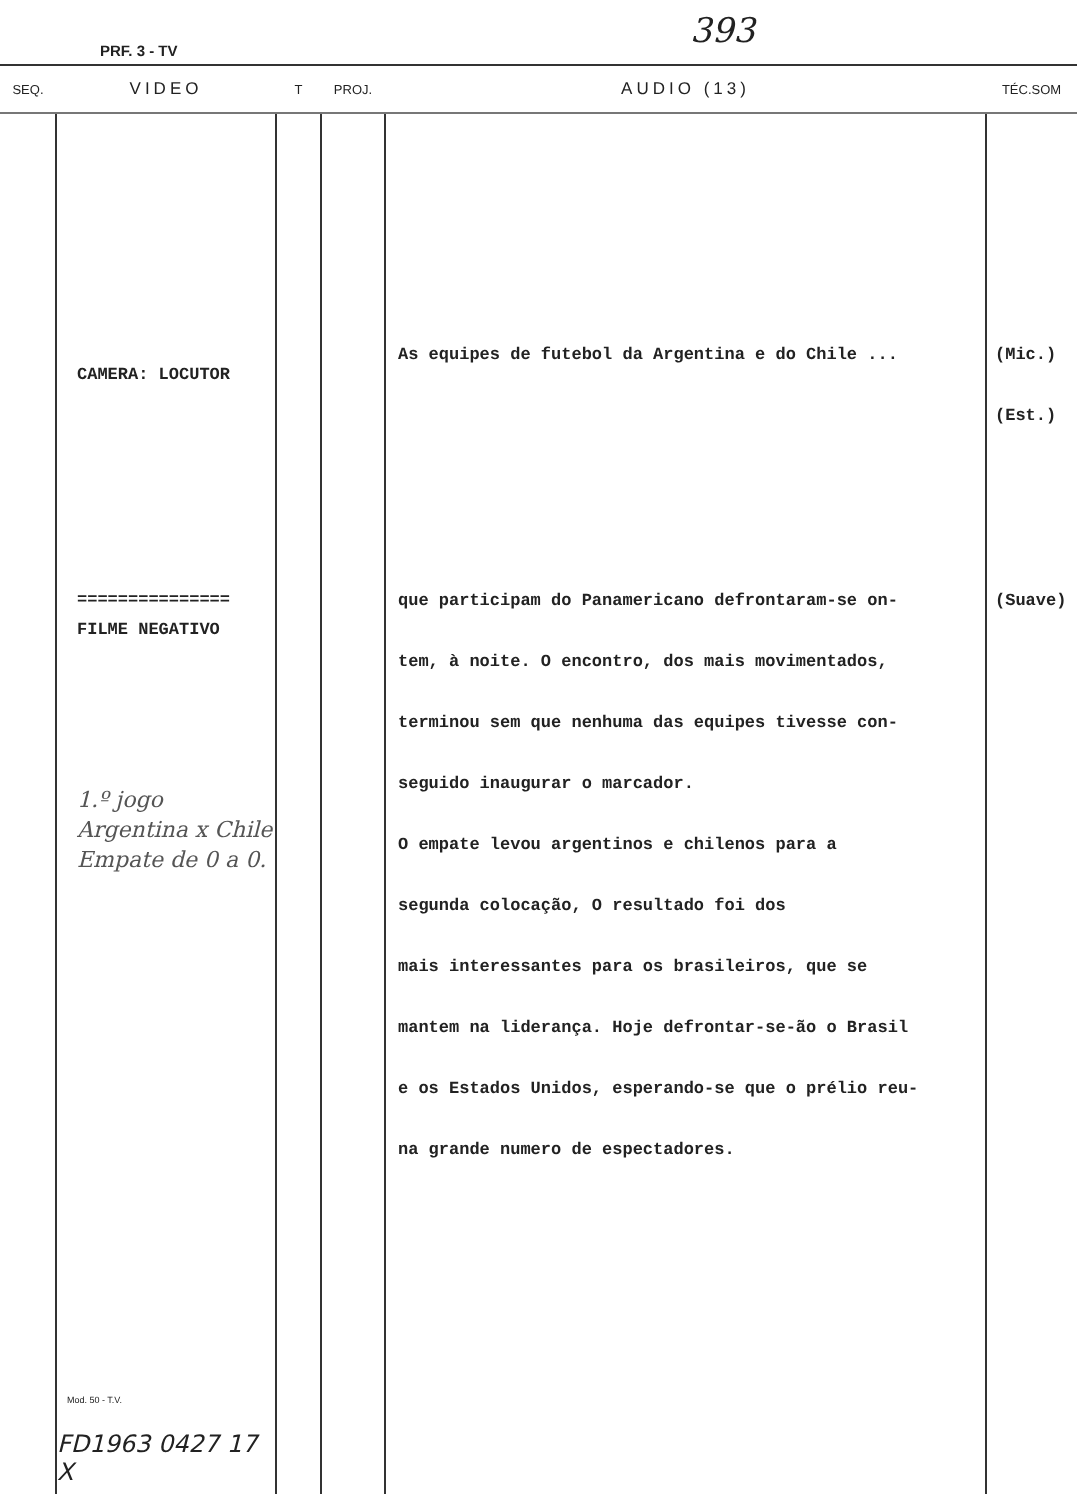PRF. 3 - TV
393
| SEQ. | VIDEO | T | PROJ. | AUDIO (13) | TÉC.SOM |
| --- | --- | --- | --- | --- | --- |
| | CAMERA: LOCUTOR =============== FILME NEGATIVO 1.º jogo Argentina x Chile Empate de 0 a 0. Mod. 50 - T.V. FD1963 0427 17 X | | | As equipes de futebol da Argentina e do Chile ... que participam do Panamericano defrontaram-se on- tem, à noite. O encontro, dos mais movimentados, terminou sem que nenhuma das equipes tivesse con- seguido inaugurar o marcador. O empate levou argentinos e chilenos para a segunda colocação, O resultado foi dos mais interessantes para os brasileiros, que se mantem na liderança. Hoje defrontar-se-ão o Brasil e os Estados Unidos, esperando-se que o prélio reu- na grande numero de espectadores. | (Mic.) (Est.) (Suave) |